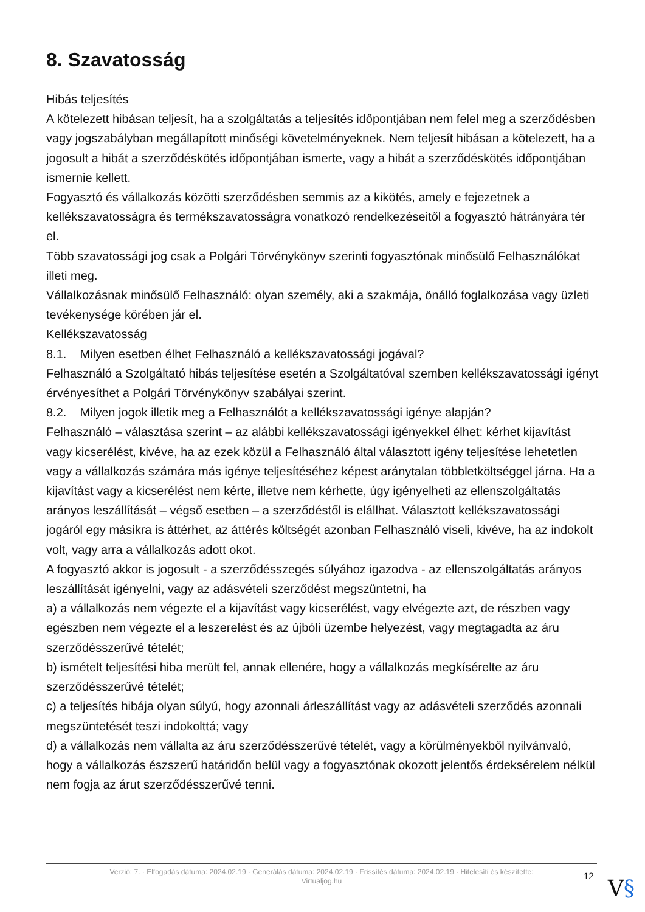8. Szavatosság
Hibás teljesítés
A kötelezett hibásan teljesít, ha a szolgáltatás a teljesítés időpontjában nem felel meg a szerződésben vagy jogszabályban megállapított minőségi követelményeknek. Nem teljesít hibásan a kötelezett, ha a jogosult a hibát a szerződéskötés időpontjában ismerte, vagy a hibát a szerződéskötés időpontjában ismernie kellett.
Fogyasztó és vállalkozás közötti szerződésben semmis az a kikötés, amely e fejezetnek a kellékszavatosságra és termékszavatosságra vonatkozó rendelkezéseitől a fogyasztó hátrányára tér el.
Több szavatossági jog csak a Polgári Törvénykönyv szerinti fogyasztónak minősülő Felhasználókat illeti meg.
Vállalkozásnak minősülő Felhasználó: olyan személy, aki a szakmája, önálló foglalkozása vagy üzleti tevékenysége körében jár el.
Kellékszavatosság
8.1. Milyen esetben élhet Felhasználó a kellékszavatossági jogával?
Felhasználó a Szolgáltató hibás teljesítése esetén a Szolgáltatóval szemben kellékszavatossági igényt érvényesíthet a Polgári Törvénykönyv szabályai szerint.
8.2. Milyen jogok illetik meg a Felhasználót a kellékszavatossági igénye alapján?
Felhasználó – választása szerint – az alábbi kellékszavatossági igényekkel élhet: kérhet kijavítást vagy kicserélést, kivéve, ha az ezek közül a Felhasználó által választott igény teljesítése lehetetlen vagy a vállalkozás számára más igénye teljesítéséhez képest aránytalan többletköltséggel járna. Ha a kijavítást vagy a kicserélést nem kérte, illetve nem kérhette, úgy igényelheti az ellenszolgáltatás arányos leszállítását – végső esetben – a szerződéstől is elállhat. Választott kellékszavatossági jogáról egy másikra is áttérhet, az áttérés költségét azonban Felhasználó viseli, kivéve, ha az indokolt volt, vagy arra a vállalkozás adott okot.
A fogyasztó akkor is jogosult - a szerződésszegés súlyához igazodva - az ellenszolgáltatás arányos leszállítását igényelni, vagy az adásvételi szerződést megszüntetni, ha
a) a vállalkozás nem végezte el a kijavítást vagy kicserélést, vagy elvégezte azt, de részben vagy egészben nem végezte el a leszerelést és az újbóli üzembe helyezést, vagy megtagadta az áru szerződésszerűvé tételét;
b) ismételt teljesítési hiba merült fel, annak ellenére, hogy a vállalkozás megkísérelte az áru szerződésszerűvé tételét;
c) a teljesítés hibája olyan súlyú, hogy azonnali árleszállítást vagy az adásvételi szerződés azonnali megszüntetését teszi indokolttá; vagy
d) a vállalkozás nem vállalta az áru szerződésszerűvé tételét, vagy a körülményekből nyilvánvaló, hogy a vállalkozás észszerű határidőn belül vagy a fogyasztónak okozott jelentős érdeksérelem nélkül nem fogja az árut szerződésszerűvé tenni.
Verzió: 7. · Elfogadás dátuma: 2024.02.19 · Generálás dátuma: 2024.02.19 · Frissítés dátuma: 2024.02.19 · Hitelesíti és készítette:
Virtualjog.hu
12 V§